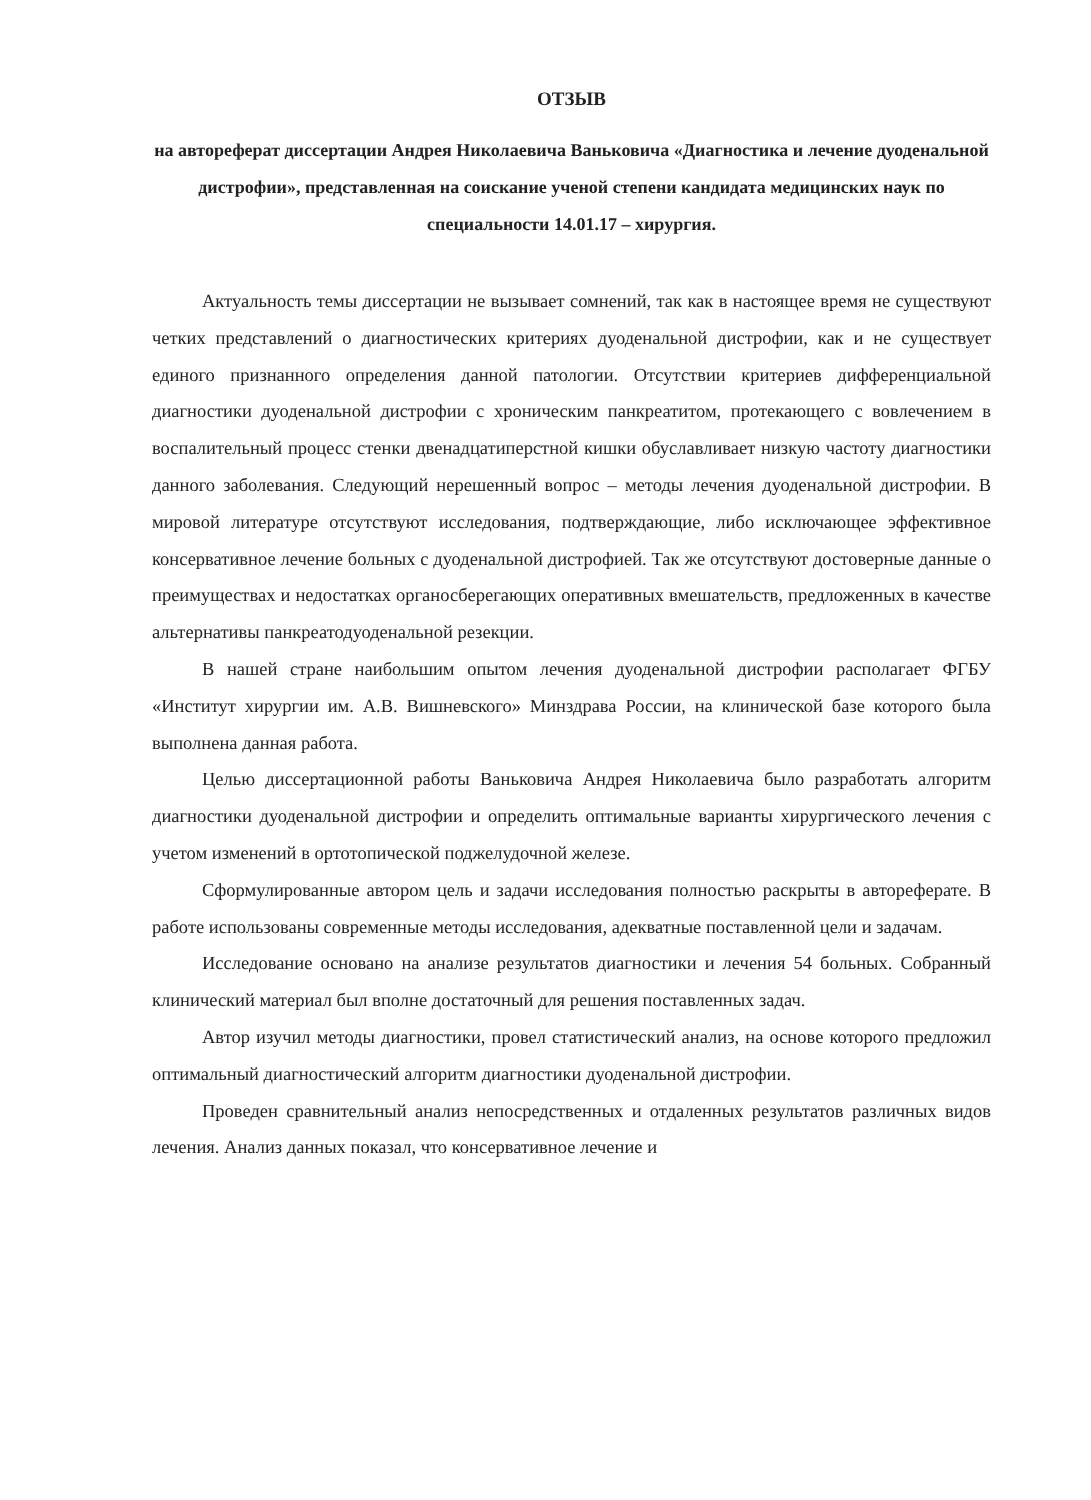ОТЗЫВ
на автореферат диссертации Андрея Николаевича Ваньковича «Диагностика и лечение дуоденальной дистрофии», представленная на соискание ученой степени кандидата медицинских наук по специальности 14.01.17 – хирургия.
Актуальность темы диссертации не вызывает сомнений, так как в настоящее время не существуют четких представлений о диагностических критериях дуоденальной дистрофии, как и не существует единого признанного определения данной патологии. Отсутствии критериев дифференциальной диагностики дуоденальной дистрофии с хроническим панкреатитом, протекающего с вовлечением в воспалительный процесс стенки двенадцатиперстной кишки обуславливает низкую частоту диагностики данного заболевания. Следующий нерешенный вопрос – методы лечения дуоденальной дистрофии. В мировой литературе отсутствуют исследования, подтверждающие, либо исключающее эффективное консервативное лечение больных с дуоденальной дистрофией. Так же отсутствуют достоверные данные о преимуществах и недостатках органосберегающих оперативных вмешательств, предложенных в качестве альтернативы панкреатодуоденальной резекции.
В нашей стране наибольшим опытом лечения дуоденальной дистрофии располагает ФГБУ «Институт хирургии им. А.В. Вишневского» Минздрава России, на клинической базе которого была выполнена данная работа.
Целью диссертационной работы Ваньковича Андрея Николаевича было разработать алгоритм диагностики дуоденальной дистрофии и определить оптимальные варианты хирургического лечения с учетом изменений в ортотопической поджелудочной железе.
Сформулированные автором цель и задачи исследования полностью раскрыты в автореферате. В работе использованы современные методы исследования, адекватные поставленной цели и задачам.
Исследование основано на анализе результатов диагностики и лечения 54 больных. Собранный клинический материал был вполне достаточный для решения поставленных задач.
Автор изучил методы диагностики, провел статистический анализ, на основе которого предложил оптимальный диагностический алгоритм диагностики дуоденальной дистрофии.
Проведен сравнительный анализ непосредственных и отдаленных результатов различных видов лечения. Анализ данных показал, что консервативное лечение и